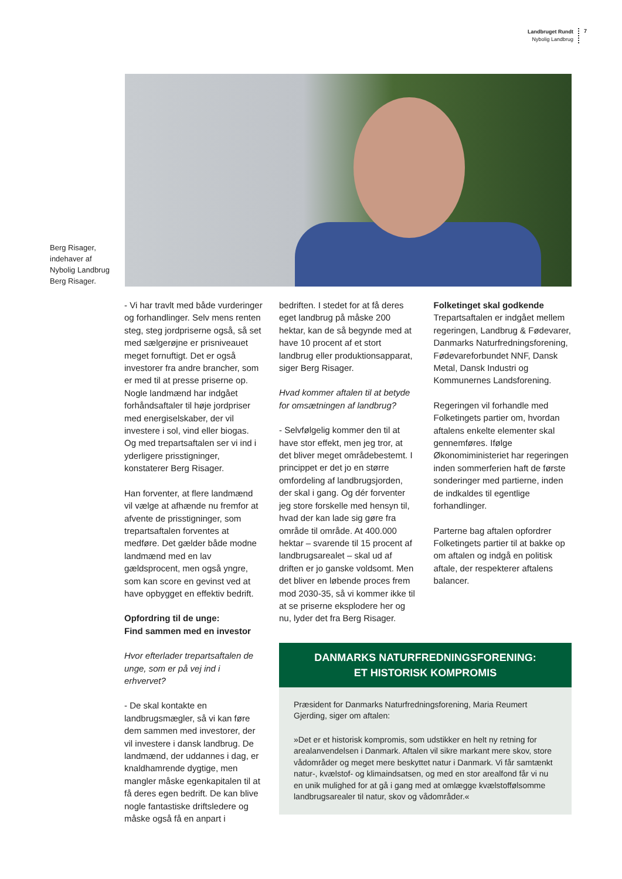Landbruget Rundt
Nybolig Landbrug
7
Berg Risager,
indehaver af
Nybolig Landbrug
Berg Risager.
- Vi har travlt med både vurderinger og forhandlinger. Selv mens renten steg, steg jordpriserne også, så set med sælgerøjne er prisniveauet meget fornuftigt. Det er også investorer fra andre brancher, som er med til at presse priserne op. Nogle landmænd har indgået forhåndsaftaler til høje jordpriser med energiselskaber, der vil investere i sol, vind eller biogas. Og med trepartsaftalen ser vi ind i yderligere prisstigninger, konstaterer Berg Risager.
Han forventer, at flere landmænd vil vælge at afhænde nu fremfor at afvente de prisstigninger, som trepartsaftalen forventes at medføre. Det gælder både modne landmænd med en lav gældsprocent, men også yngre, som kan score en gevinst ved at have opbygget en effektiv bedrift.
Opfordring til de unge:
Find sammen med en investor
Hvor efterlader trepartsaftalen de unge, som er på vej ind i erhvervet?
- De skal kontakte en landbrugsmægler, så vi kan føre dem sammen med investorer, der vil investere i dansk landbrug. De landmænd, der uddannes i dag, er knaldhamrende dygtige, men mangler måske egenkapitalen til at få deres egen bedrift. De kan blive nogle fantastiske driftsledere og måske også få en anpart i
bedriften. I stedet for at få deres eget landbrug på måske 200 hektar, kan de så begynde med at have 10 procent af et stort landbrug eller produktionsapparat, siger Berg Risager.
Hvad kommer aftalen til at betyde for omsætningen af landbrug?
- Selvfølgelig kommer den til at have stor effekt, men jeg tror, at det bliver meget områdebestemt. I princippet er det jo en større omfordeling af landbrugsjorden, der skal i gang. Og dér forventer jeg store forskelle med hensyn til, hvad der kan lade sig gøre fra område til område. At 400.000 hektar – svarende til 15 procent af landbrugsarealet – skal ud af driften er jo ganske voldsomt. Men det bliver en løbende proces frem mod 2030-35, så vi kommer ikke til at se priserne eksplodere her og nu, lyder det fra Berg Risager.
Folketinget skal godkende
Trepartsaftalen er indgået mellem regeringen, Landbrug & Fødevarer, Danmarks Naturfredningsforening, Fødevareforbundet NNF, Dansk Metal, Dansk Industri og Kommunernes Landsforening.
Regeringen vil forhandle med Folketingets partier om, hvordan aftalens enkelte elementer skal gennemføres. Ifølge Økonomiministeriet har regeringen inden sommerferien haft de første sonderinger med partierne, inden de indkaldes til egentlige forhandlinger.
Parterne bag aftalen opfordrer Folketingets partier til at bakke op om aftalen og indgå en politisk aftale, der respekterer aftalens balancer.
DANMARKS NATURFREDNINGSFORENING:
ET HISTORISK KOMPROMIS
Præsident for Danmarks Naturfredningsforening, Maria Reumert Gjerding, siger om aftalen:
»Det er et historisk kompromis, som udstikker en helt ny retning for arealanvendelsen i Danmark. Aftalen vil sikre markant mere skov, store vådområder og meget mere beskyttet natur i Danmark. Vi får samtænkt natur-, kvælstof- og klimaindsatsen, og med en stor arealfond får vi nu en unik mulighed for at gå i gang med at omlægge kvælstoffølsomme landbrugsarealer til natur, skov og vådområder.«